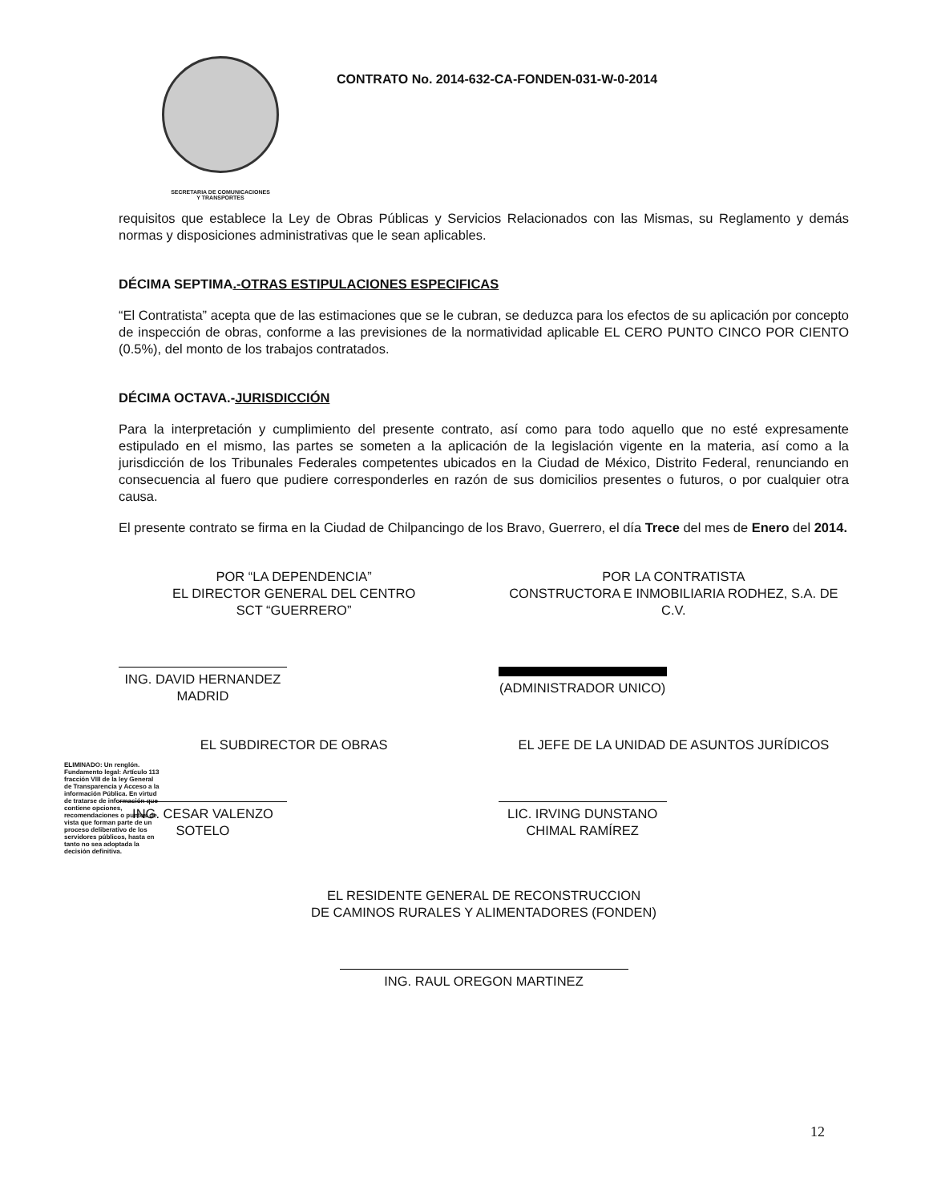SECRETARIA DE COMUNICACIONES
Y TRANSPORTES
CONTRATO No. 2014-632-CA-FONDEN-031-W-0-2014
requisitos que establece la Ley de Obras Públicas y Servicios Relacionados con las Mismas, su Reglamento y demás normas y disposiciones administrativas que le sean aplicables.
DÉCIMA SEPTIMA.-OTRAS ESTIPULACIONES ESPECIFICAS
“El Contratista” acepta que de las estimaciones que se le cubran, se deduzca para los efectos de su aplicación por concepto de inspección de obras, conforme a las previsiones de la normatividad aplicable EL CERO PUNTO CINCO POR CIENTO (0.5%), del monto de los trabajos contratados.
DÉCIMA OCTAVA.-JURISDICCIÓN
Para la interpretación y cumplimiento del presente contrato, así como para todo aquello que no esté expresamente estipulado en el mismo, las partes se someten a la aplicación de la legislación vigente en la materia, así como a la jurisdicción de los Tribunales Federales competentes ubicados en la Ciudad de México, Distrito Federal, renunciando en consecuencia al fuero que pudiere corresponderles en razón de sus domicilios presentes o futuros, o por cualquier otra causa.
El presente contrato se firma en la Ciudad de Chilpancingo de los Bravo, Guerrero, el día Trece del mes de Enero del 2014.
POR “LA DEPENDENCIA”
EL DIRECTOR GENERAL DEL CENTRO
SCT “GUERRERO”
ING. DAVID HERNANDEZ MADRID
POR LA CONTRATISTA
CONSTRUCTORA E INMOBILIARIA RODHEZ, S.A. DE C.V.
(ADMINISTRADOR UNICO)
EL SUBDIRECTOR DE OBRAS
ING. CESAR VALENZO SOTELO
EL JEFE DE LA UNIDAD DE ASUNTOS JURÍDICOS
LIC. IRVING DUNSTANO CHIMAL RAMÍREZ
EL RESIDENTE GENERAL DE RECONSTRUCCION
DE CAMINOS RURALES Y ALIMENTADORES (FONDEN)
ING. RAUL OREGON MARTINEZ
ELIMINADO: Un renglón. Fundamento legal: Artículo 113 fracción VIII de la ley General de Transparencia y Acceso a la información Pública. En virtud de tratarse de información que contiene opciones, recomendaciones o puntos de vista que forman parte de un proceso deliberativo de los servidores públicos, hasta en tanto no sea adoptada la decisión definitiva.
12